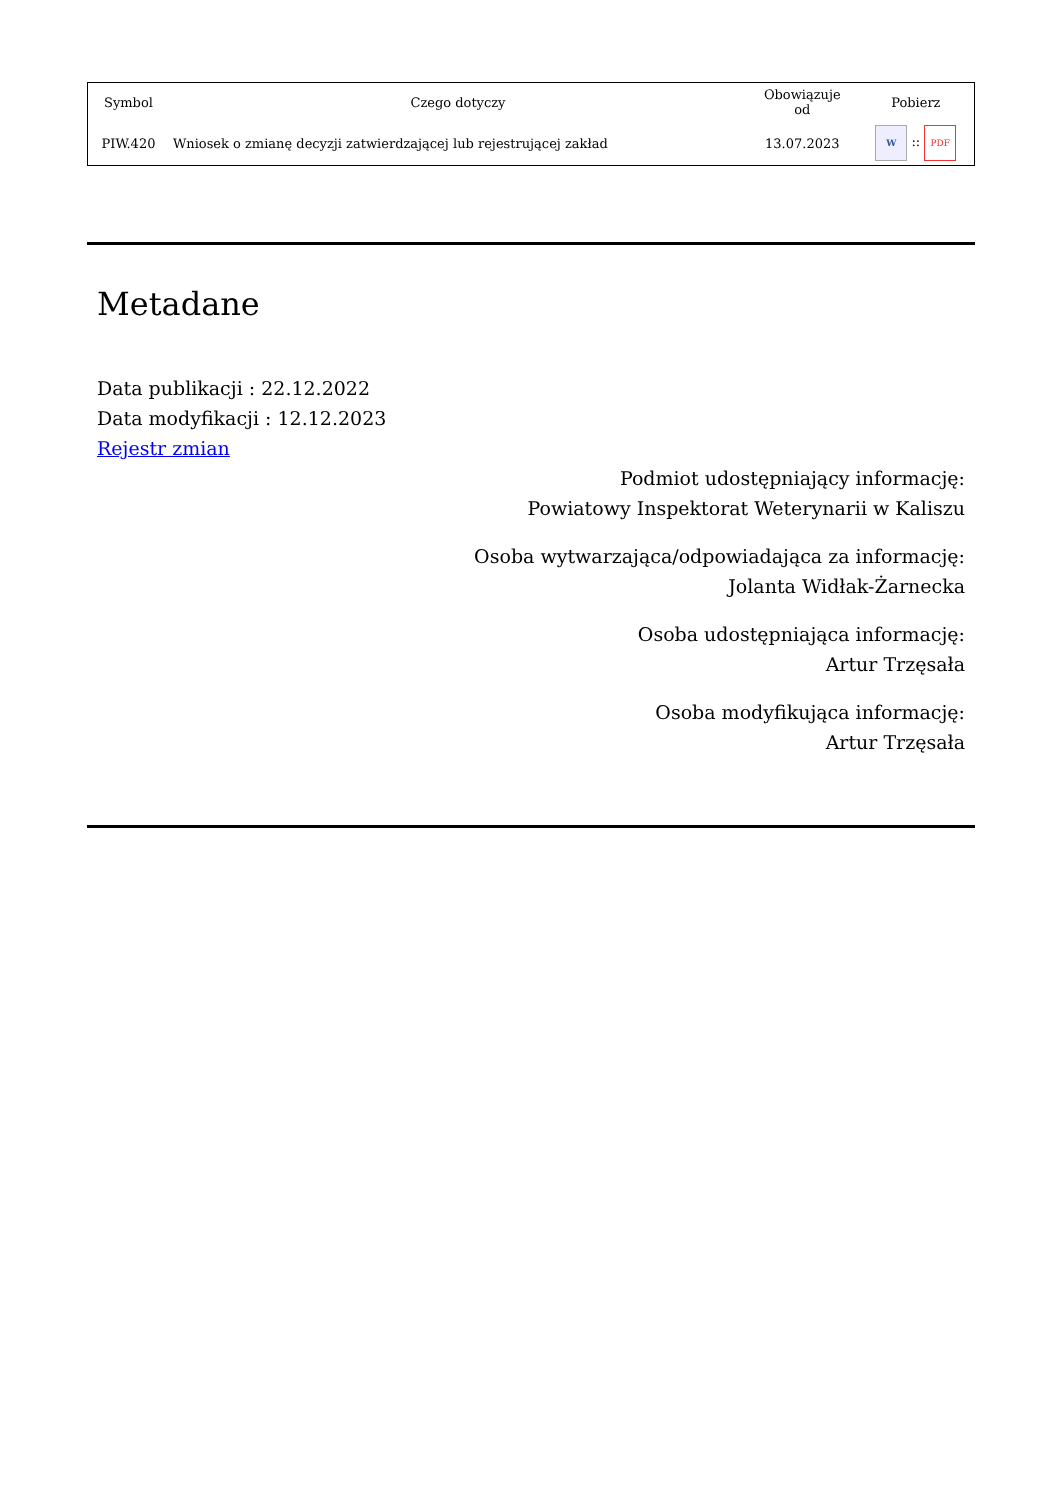| Symbol | Czego dotyczy | Obowiązuje od | Pobierz |
| --- | --- | --- | --- |
| PIW.420 | Wniosek o zmianę decyzji zatwierdzającej lub rejestrującej zakład | 13.07.2023 | W :: PDF |
Metadane
Data publikacji : 22.12.2022
Data modyfikacji : 12.12.2023
Rejestr zmian
Podmiot udostępniający informację:
Powiatowy Inspektorat Weterynarii w Kaliszu
Osoba wytwarzająca/odpowiadająca za informację:
Jolanta Widłak-Żarnecka
Osoba udostępniająca informację:
Artur Trzęsała
Osoba modyfikująca informację:
Artur Trzęsała